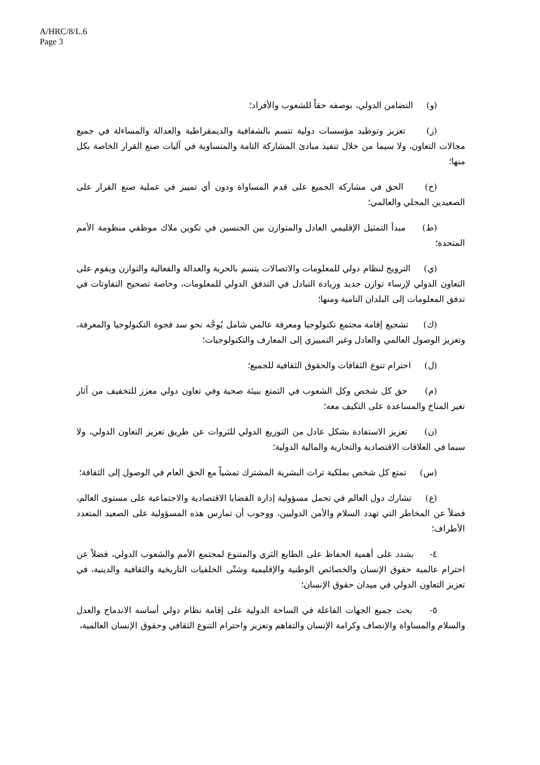A/HRC/8/L.6
Page 3
(و) التضامن الدولي، بوصفه حقاً للشعوب والأفراد؛
(ز) تعزيز وتوطيد مؤسسات دولية تتسم بالشفافية والديمقراطية والعدالة والمساءلة في جميع مجالات التعاون، ولا سيما من خلال تنفيذ مبادئ المشاركة التامة والمتساوية في آليات صنع القرار الخاصة بكل منها؛
(ح) الحق في مشاركة الجميع على قدم المساواة ودون أي تمييز في عملية صنع القرار على الصعيدين المحلي والعالمي؛
(ط) مبدأ التمثيل الإقليمي العادل والمتوازن بين الجنسين في تكوين ملاك موظفي منظومة الأمم المتحدة؛
(ي) الترويج لنظام دولي للمعلومات والاتصالات يتسم بالحرية والعدالة والفعالية والتوازن ويقوم على التعاون الدولي لإرساء توازن جديد وزيادة التبادل في التدفق الدولي للمعلومات، وخاصة تصحيح التفاوتات في تدفق المعلومات إلى البلدان النامية ومنها؛
(ك) تشجيع إقامة مجتمع تكنولوجيا ومعرفة عالمي شامل يُوجَّه نحو سد فجوة التكنولوجيا والمعرفة، وتعزيز الوصول العالمي والعادل وغير التمييزي إلى المعارف والتكنولوجيات؛
(ل) احترام تنوع الثقافات والحقوق الثقافية للجميع؛
(م) حق كل شخص وكل الشعوب في التمتع ببيئة صحية وفي تعاون دولي معزز للتخفيف من آثار تغير المناخ والمساعدة على التكيف معه؛
(ن) تعزيز الاستفادة بشكل عادل من التوزيع الدولي للثروات عن طريق تعزيز التعاون الدولي، ولا سيما في العلاقات الاقتصادية والتجارية والمالية الدولية؛
(س) تمتع كل شخص بملكية تراث البشرية المشترك تمشياً مع الحق العام في الوصول إلى الثقافة؛
(ع) تشارك دول العالم في تحمل مسؤولية إدارة القضايا الاقتصادية والاجتماعية على مستوى العالم، فضلاً عن المخاطر التي تهدد السلام والأمن الدوليين، ووجوب أن تمارس هذه المسؤولية على الصعيد المتعدد الأطراف؛
٤- يشدد على أهمية الحفاظ على الطابع الثري والمتنوع لمجتمع الأمم والشعوب الدولي، فضلاً عن احترام عالمية حقوق الإنسان والخصائص الوطنية والإقليمية وشتّى الخلفيات التاريخية والثقافية والدينية، في تعزيز التعاون الدولي في ميدان حقوق الإنسان؛
٥- يحث جميع الجهات الفاعلة في الساحة الدولية على إقامة نظام دولي أساسه الاندماج والعدل والسلام والمساواة والإنصاف وكرامة الإنسان والتفاهم وتعزيز واحترام التنوع الثقافي وحقوق الإنسان العالمية،